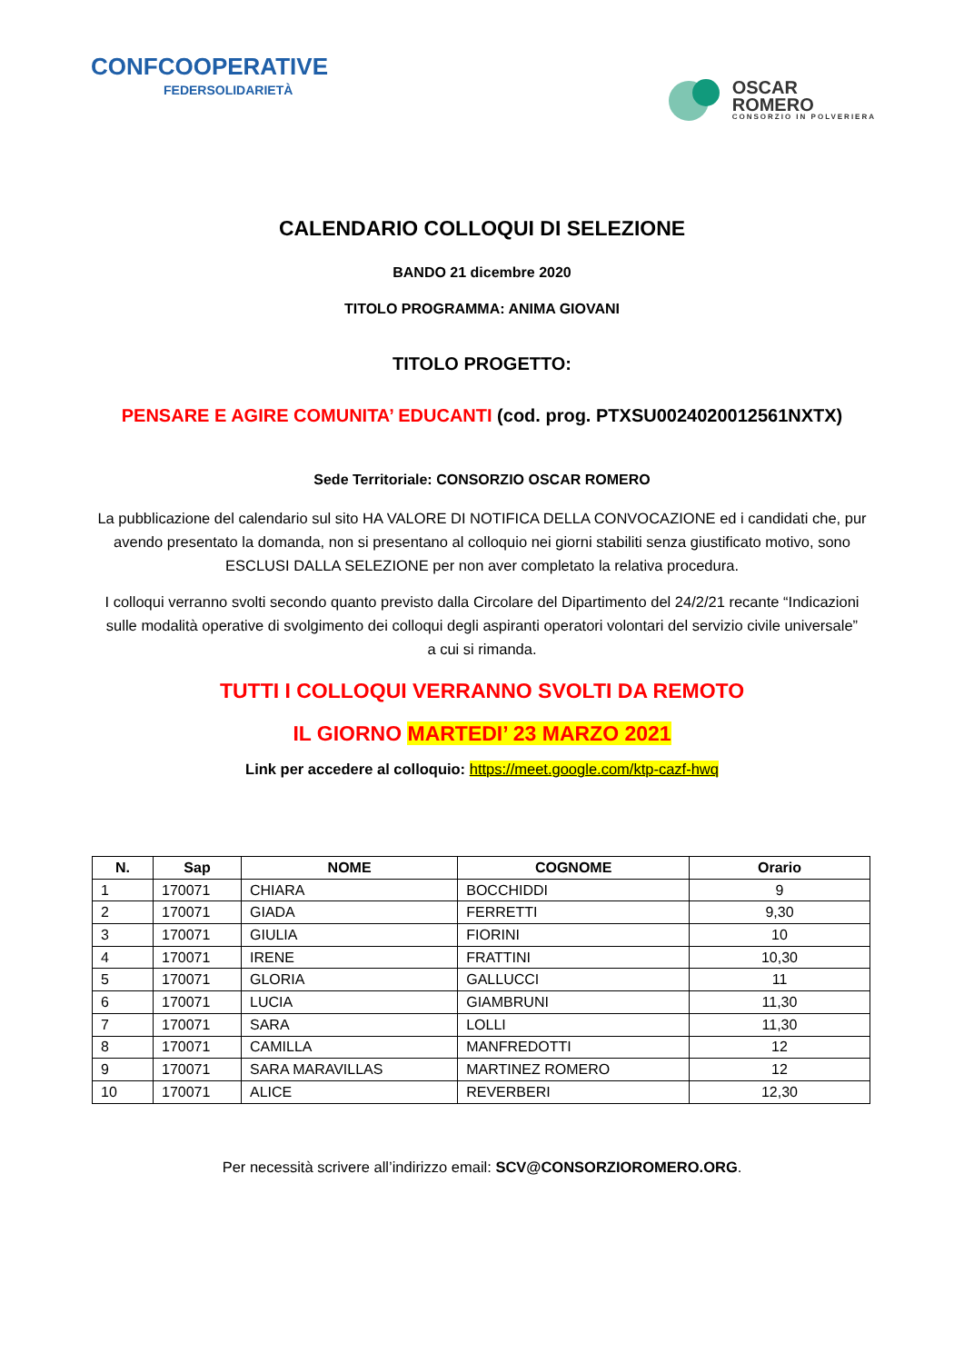CONFCOOPERATIVE
FEDERSOLIDARIETÀ
OSCAR
ROMERO
CONSORZIO IN POLVERIERA
CALENDARIO COLLOQUI DI SELEZIONE
BANDO 21 dicembre 2020
TITOLO PROGRAMMA: ANIMA GIOVANI
TITOLO PROGETTO:
PENSARE E AGIRE COMUNITA’ EDUCANTI (cod. prog. PTXSU0024020012561NXTX)
Sede Territoriale: CONSORZIO OSCAR ROMERO
La pubblicazione del calendario sul sito HA VALORE DI NOTIFICA DELLA CONVOCAZIONE ed i candidati che, pur avendo presentato la domanda, non si presentano al colloquio nei giorni stabiliti senza giustificato motivo, sono ESCLUSI DALLA SELEZIONE per non aver completato la relativa procedura.
I colloqui verranno svolti secondo quanto previsto dalla Circolare del Dipartimento del 24/2/21 recante “Indicazioni sulle modalità operative di svolgimento dei colloqui degli aspiranti operatori volontari del servizio civile universale” a cui si rimanda.
TUTTI I COLLOQUI VERRANNO SVOLTI DA REMOTO
IL GIORNO MARTEDI’ 23 MARZO 2021
Link per accedere al colloquio: https://meet.google.com/ktp-cazf-hwq
| N. | Sap | NOME | COGNOME | Orario |
| --- | --- | --- | --- | --- |
| 1 | 170071 | CHIARA | BOCCHIDDI | 9 |
| 2 | 170071 | GIADA | FERRETTI | 9,30 |
| 3 | 170071 | GIULIA | FIORINI | 10 |
| 4 | 170071 | IRENE | FRATTINI | 10,30 |
| 5 | 170071 | GLORIA | GALLUCCI | 11 |
| 6 | 170071 | LUCIA | GIAMBRUNI | 11,30 |
| 7 | 170071 | SARA | LOLLI | 11,30 |
| 8 | 170071 | CAMILLA | MANFREDOTTI | 12 |
| 9 | 170071 | SARA MARAVILLAS | MARTINEZ ROMERO | 12 |
| 10 | 170071 | ALICE | REVERBERI | 12,30 |
Per necessità scrivere all’indirizzo email: SCV@CONSORZIOROMERO.ORG.